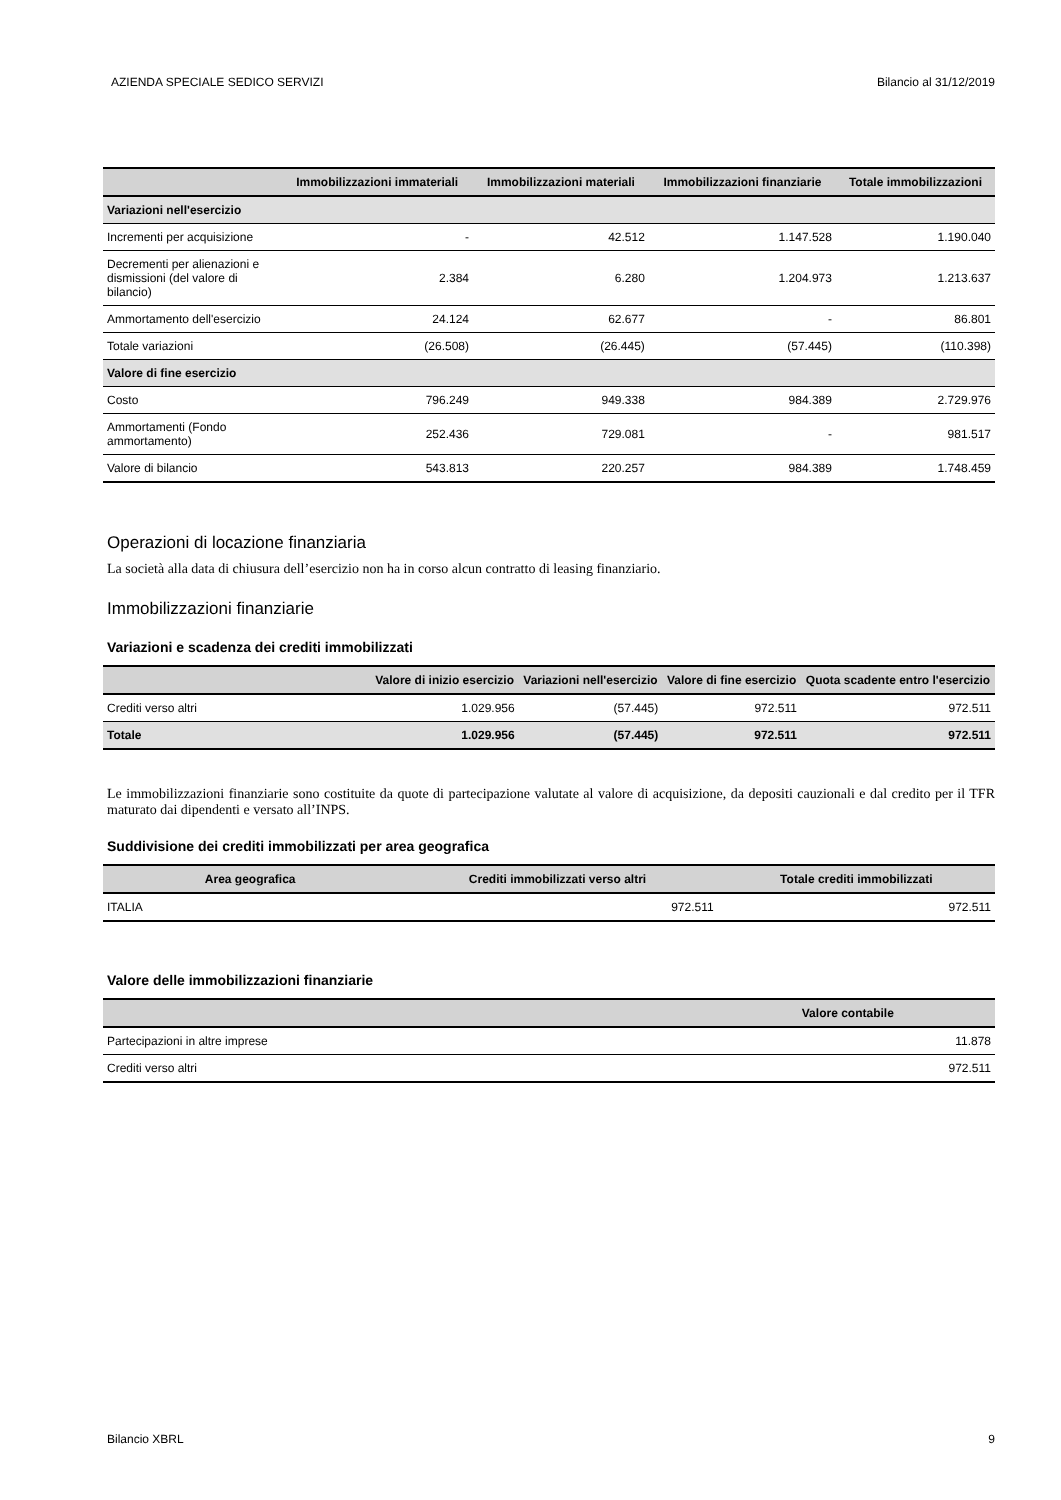AZIENDA SPECIALE SEDICO SERVIZI Bilancio al 31/12/2019
| | Immobilizzazioni immateriali | Immobilizzazioni materiali | Immobilizzazioni finanziarie | Totale immobilizzazioni |
| --- | --- | --- | --- | --- |
| Variazioni nell'esercizio | | | | |
| Incrementi per acquisizione | - | 42.512 | 1.147.528 | 1.190.040 |
| Decrementi per alienazioni e dismissioni (del valore di bilancio) | 2.384 | 6.280 | 1.204.973 | 1.213.637 |
| Ammortamento dell'esercizio | 24.124 | 62.677 | - | 86.801 |
| Totale variazioni | (26.508) | (26.445) | (57.445) | (110.398) |
| Valore di fine esercizio | | | | |
| Costo | 796.249 | 949.338 | 984.389 | 2.729.976 |
| Ammortamenti (Fondo ammortamento) | 252.436 | 729.081 | - | 981.517 |
| Valore di bilancio | 543.813 | 220.257 | 984.389 | 1.748.459 |
Operazioni di locazione finanziaria
La società alla data di chiusura dell’esercizio non ha in corso alcun contratto di leasing finanziario.
Immobilizzazioni finanziarie
Variazioni e scadenza dei crediti immobilizzati
| | Valore di inizio esercizio | Variazioni nell'esercizio | Valore di fine esercizio | Quota scadente entro l'esercizio |
| --- | --- | --- | --- | --- |
| Crediti verso altri | 1.029.956 | (57.445) | 972.511 | 972.511 |
| Totale | 1.029.956 | (57.445) | 972.511 | 972.511 |
Le immobilizzazioni finanziarie sono costituite da quote di partecipazione valutate al valore di acquisizione, da depositi cauzionali e dal credito per il TFR maturato dai dipendenti e versato all’INPS.
Suddivisione dei crediti immobilizzati per area geografica
| Area geografica | Crediti immobilizzati verso altri | Totale crediti immobilizzati |
| --- | --- | --- |
| ITALIA | 972.511 | 972.511 |
Valore delle immobilizzazioni finanziarie
| | Valore contabile |
| --- | --- |
| Partecipazioni in altre imprese | 11.878 |
| Crediti verso altri | 972.511 |
Bilancio XBRL 9